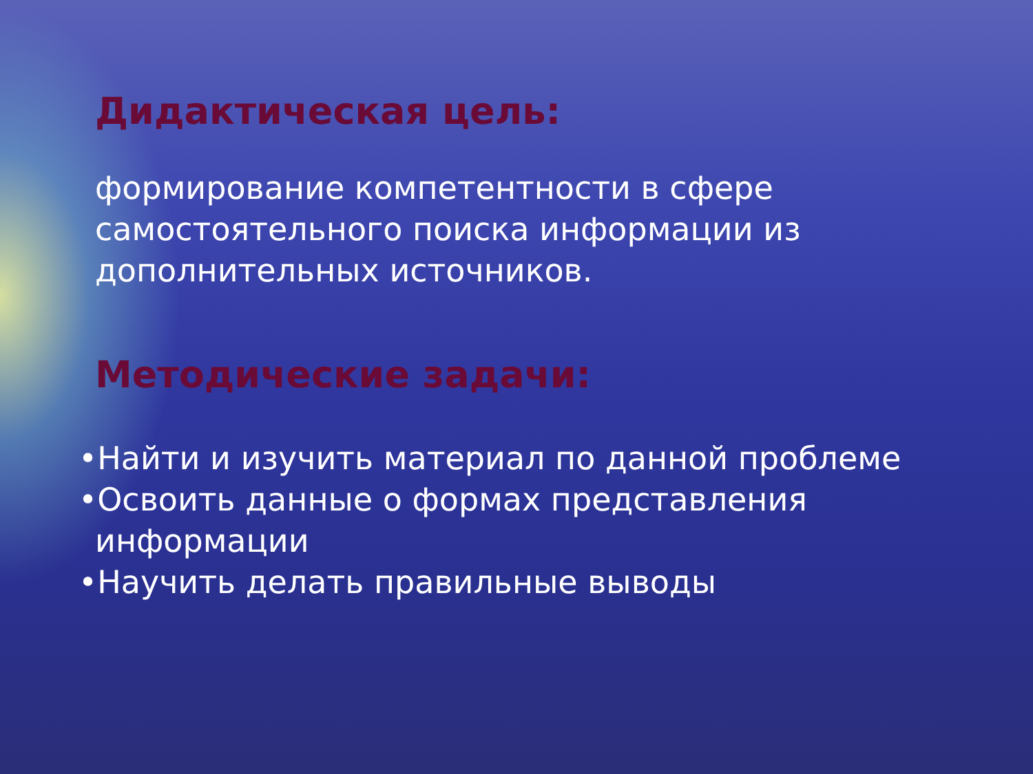Дидактическая цель:
формирование компетентности в сфере
самостоятельного поиска информации из
дополнительных источников.
Методические задачи:
•Найти и изучить материал по данной проблеме
•Освоить данные о формах представления
информации
•Научить делать правильные выводы